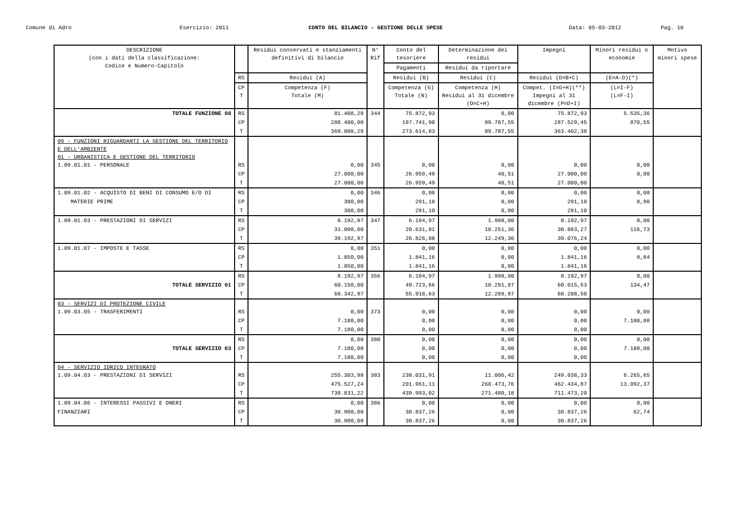Comune di Adro Esercizio: 2011 CONTO DEL BILANCIO - GESTIONE DELLE SPESE Data: 05-03-2012 Pag. 10
| DESCRIZIONE (con i dati della classificazione: Codice e Numero-Capitolo | | Residui conservati e stanziamenti definitivi di bilancio | N° Rif | Conto del tesoriere | Determinazione dei residui | Impegni | Minori residui o economie | Motivo minori spese |
| --- | --- | --- | --- | --- | --- | --- | --- | --- |
| | | | | Pagamenti | Residui da riportare | | | |
| | RS | Residui (A) | | Residui (B) | Residui (C) | Residui (D=B+C) | (E=A-D)(*) | |
| | CP T | Competenza (F) Totale (M) | | Competenza (G) Totale (N) | Competenza (H) Residui al 31 dicembre (O=C+H) | Compet. (I=G+H)(**) Impegni al 31 dicembre (P=D+I) | (L=I-F) (L=F-I) | |
| TOTALE FUNZIONE 08 | RS | 81.408,29 | 344 | 75.872,93 | 0,00 | 75.872,93 | 5.535,36 | |
| | CP | 288.400,00 | | 197.741,90 | 89.787,55 | 287.529,45 | 870,55 | |
| | T | 369.808,29 | | 273.614,83 | 89.787,55 | 363.402,38 | | |
| 09 - FUNZIONI RIGUARDANTI LA GESTIONE DEL TERRITORIO E DELL'AMBIENTE 01 - URBANISTICA E GESTIONE DEL TERRITORIO 1.09.01.01 - PERSONALE | RS | 0,00 | 345 | 0,00 | 0,00 | 0,00 | 0,00 | |
| | CP | 27.000,00 | | 26.959,49 | 40,51 | 27.000,00 | 0,00 | |
| | T | 27.000,00 | | 26.959,49 | 40,51 | 27.000,00 | | |
| 1.09.01.02 - ACQUISTO DI BENI DI CONSUMO E/O DI | RS | 0,00 | 346 | 0,00 | 0,00 | 0,00 | 0,00 | |
| MATERIE PRIME | CP | 300,00 | | 291,10 | 0,00 | 291,10 | 8,90 | |
| | T | 300,00 | | 291,10 | 0,00 | 291,10 | | |
| 1.09.01.03 - PRESTAZIONI DI SERVIZI | RS | 8.192,97 | 347 | 6.194,97 | 1.998,00 | 8.192,97 | 0,00 | |
| | CP | 31.000,00 | | 20.631,91 | 10.251,36 | 30.883,27 | 116,73 | |
| | T | 39.192,97 | | 26.826,88 | 12.249,36 | 39.076,24 | | |
| 1.09.01.07 - IMPOSTE E TASSE | RS | 0,00 | 351 | 0,00 | 0,00 | 0,00 | 0,00 | |
| | CP | 1.850,00 | | 1.841,16 | 0,00 | 1.841,16 | 8,84 | |
| | T | 1.850,00 | | 1.841,16 | 0,00 | 1.841,16 | | |
| | RS | 8.192,97 | 356 | 6.194,97 | 1.998,00 | 8.192,97 | 0,00 | |
| TOTALE SERVIZIO 01 | CP | 60.150,00 | | 49.723,66 | 10.291,87 | 60.015,53 | 134,47 | |
| | T | 68.342,97 | | 55.918,63 | 12.289,87 | 68.208,50 | | |
| 03 - SERVIZI DI PROTEZIONE CIVILE 1.09.03.05 - TRASFERIMENTI | RS | 0,00 | 373 | 0,00 | 0,00 | 0,00 | 0,00 | |
| | CP | 7.180,00 | | 0,00 | 0,00 | 0,00 | 7.180,00 | |
| | T | 7.180,00 | | 0,00 | 0,00 | 0,00 | | |
| | RS | 0,00 | 380 | 0,00 | 0,00 | 0,00 | 0,00 | |
| TOTALE SERVIZIO 03 | CP | 7.180,00 | | 0,00 | 0,00 | 0,00 | 7.180,00 | |
| | T | 7.180,00 | | 0,00 | 0,00 | 0,00 | | |
| 04 - SERVIZIO IDRICO INTEGRATO 1.09.04.03 - PRESTAZIONI DI SERVIZI | RS | 255.303,98 | 383 | 238.031,91 | 11.006,42 | 249.038,33 | 6.265,65 | |
| | CP | 475.527,24 | | 201.961,11 | 260.473,76 | 462.434,87 | 13.092,37 | |
| | T | 730.831,22 | | 439.993,02 | 271.480,18 | 711.473,20 | | |
| 1.09.04.06 - INTERESSI PASSIVI E ONERI | RS | 0,00 | 386 | 0,00 | 0,00 | 0,00 | 0,00 | |
| FINANZIARI | CP | 30.900,00 | | 30.837,26 | 0,00 | 30.837,26 | 62,74 | |
| | T | 30.900,00 | | 30.837,26 | 0,00 | 30.837,26 | | |